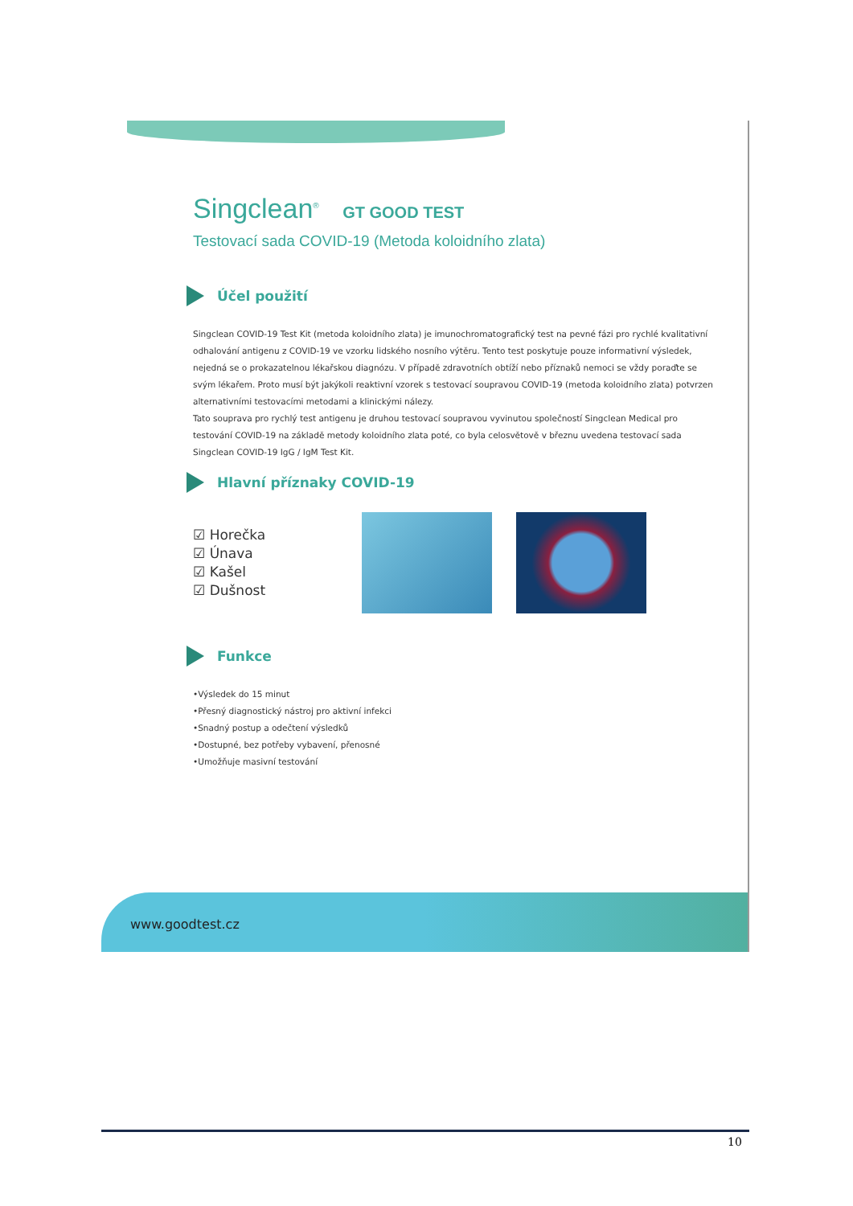Singclean<sup>®</sup> GT GOOD TEST
Testovací sada COVID-19 (Metoda koloidního zlata)
Účel použití
Singclean COVID-19 Test Kit (metoda koloidního zlata) je imunochromatografický test na pevné fázi pro rychlé kvalitativní odhalování antigenu z COVID-19 ve vzorku lidského nosního výtěru. Tento test poskytuje pouze informativní výsledek, nejedná se o prokazatelnou lékařskou diagnózu. V případě zdravotních obtíží nebo příznaků nemoci se vždy poraďte se svým lékařem. Proto musí být jakýkoli reaktivní vzorek s testovací soupravou COVID-19 (metoda koloidního zlata) potvrzen alternativními testovacími metodami a klinickými nálezy.
Tato souprava pro rychlý test antigenu je druhou testovací soupravou vyvinutou společností Singclean Medical pro testování COVID-19 na základě metody koloidního zlata poté, co byla celosvětově v březnu uvedena testovací sada Singclean COVID-19 IgG / IgM Test Kit.
Hlavní příznaky COVID-19
☑ Horečka
☑ Únava
☑ Kašel
☑ Dušnost
Funkce
•Výsledek do 15 minut
•Přesný diagnostický nástroj pro aktivní infekci
•Snadný postup a odečtení výsledků
•Dostupné, bez potřeby vybavení, přenosné
•Umožňuje masivní testování
www.goodtest.cz
10